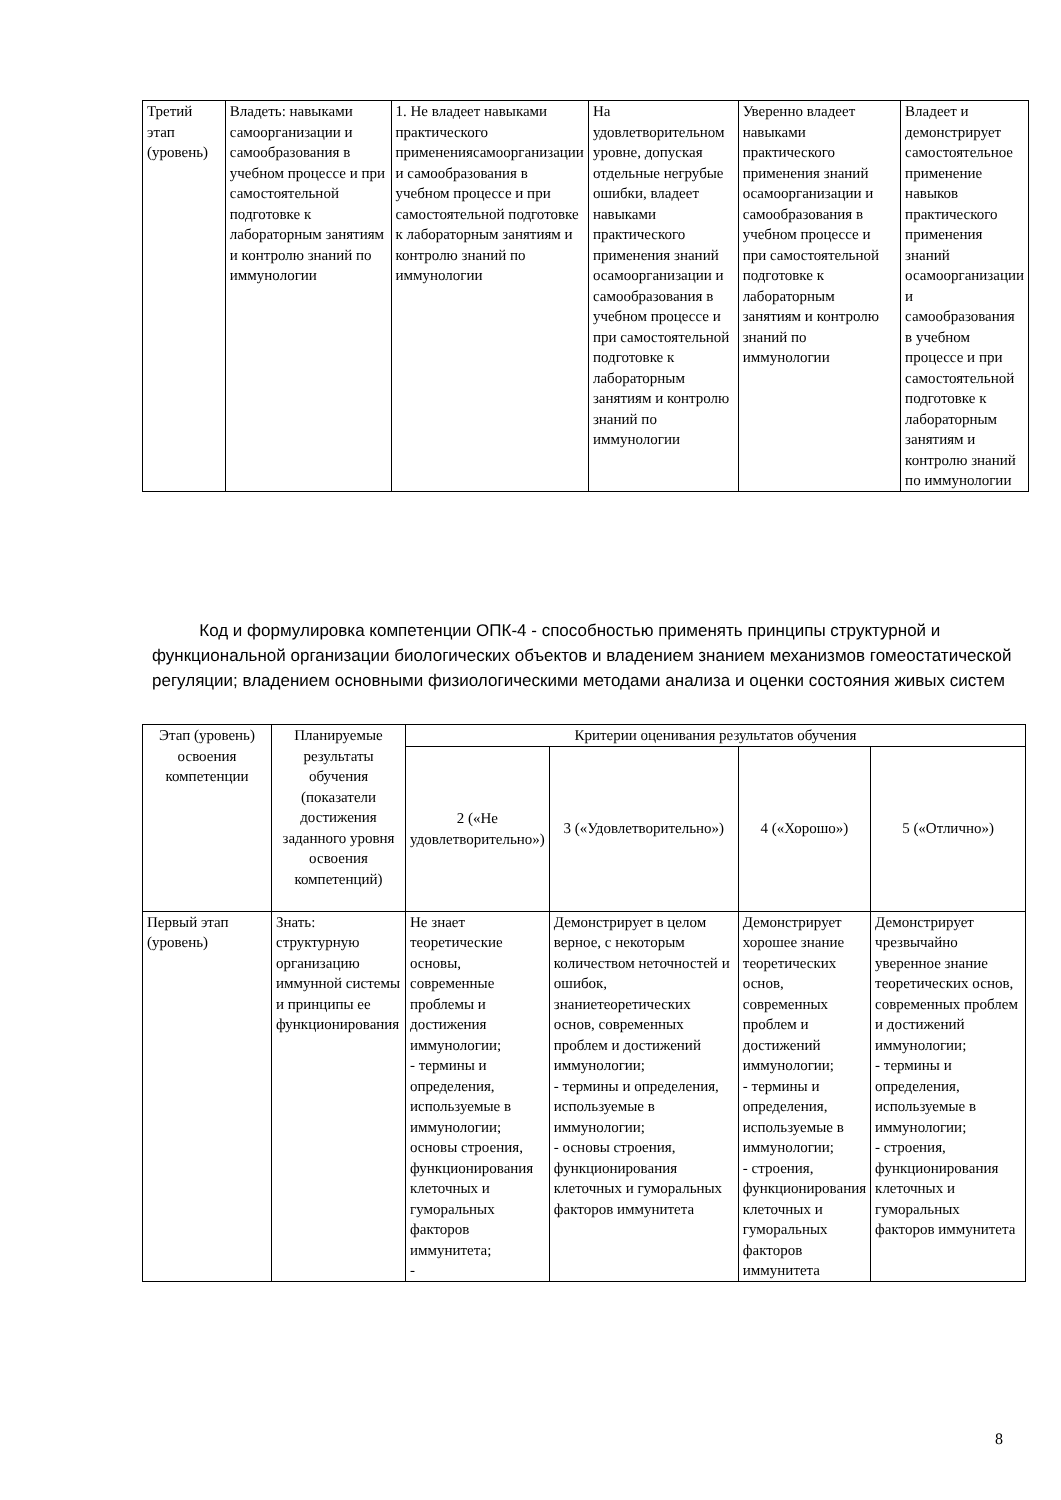| Третий этап (уровень) | Владеть: навыками самоорганизации и самообразования в учебном процессе и при самостоятельной подготовке к лабораторным занятиям и контролю знаний по иммунологии | 1. Не владеет навыками практического применениясамоорганизации и самообразования в учебном процессе и при самостоятельной подготовке к лабораторным занятиям и контролю знаний по иммунологии | На удовлетворительном уровне, допуская отдельные негрубые ошибки, владеет навыками практического применения знаний осамоорганизации и самообразования в учебном процессе и при самостоятельной подготовке к лабораторным занятиям и контролю знаний по иммунологии | Уверенно владеет навыками практического применения знаний осамоорганизации и самообразования в учебном процессе и при самостоятельной подготовке к лабораторным занятиям и контролю знаний по иммунологии | Владеет и демонстрирует самостоятельное применение навыков практического применения знаний осамоорганизации и самообразования в учебном процессе и при самостоятельной подготовке к лабораторным занятиям и контролю знаний по иммунологии |
Код и формулировка компетенции ОПК-4 - способностью применять принципы структурной и функциональной организации биологических объектов и владением знанием механизмов гомеостатической регуляции; владением основными физиологическими методами анализа и оценки состояния живых систем
| Этап (уровень) освоения компетенции | Планируемые результаты обучения (показатели достижения заданного уровня освоения компетенций) | Критерии оценивания результатов обучения | | | |
| --- | --- | --- | --- | --- | --- |
| | | 2 («Не удовлетворительно») | 3 («Удовлетворительно») | 4 («Хорошо») | 5 («Отлично») |
| Первый этап (уровень) | Знать: структурную организацию иммунной системы и принципы ее функционирования | Не знает теоретические основы, современные проблемы и достижения иммунологии; - термины и определения, используемые в иммунологии; основы строения, функционирования клеточных и гуморальных факторов иммунитета; - | Демонстрирует в целом верное, с некоторым количеством неточностей и ошибок, знаниетеоретических основ, современных проблем и достижений иммунологии; - термины и определения, используемые в иммунологии; - основы строения, функционирования клеточных и гуморальных факторов иммунитета | Демонстрирует хорошее знание теоретических основ, современных проблем и достижений иммунологии; - термины и определения, используемые в иммунологии; - строения, функционирования клеточных и гуморальных факторов иммунитета | Демонстрирует чрезвычайно уверенное знание теоретических основ, современных проблем и достижений иммунологии; - термины и определения, используемые в иммунологии; - строения, функционирования клеточных и гуморальных факторов иммунитета |
8